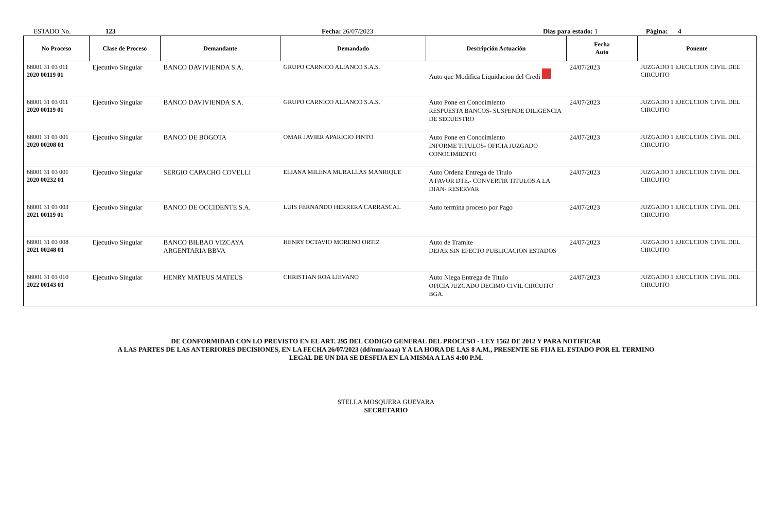ESTADO No. 123 Fecha: 26/07/2023 Dias para estado: 1 Página: 4
| No Proceso | Clase de Proceso | Demandante | Demandado | Descripción Actuación | Fecha Auto | Ponente |
| --- | --- | --- | --- | --- | --- | --- |
| 68001 31 03 011 2020 00119 01 | Ejecutivo Singular | BANCO DAVIVIENDA S.A. | GRUPO CARNICO ALIANCO S.A.S. | Auto que Modifica Liquidacion del Credi | 24/07/2023 | JUZGADO 1 EJECUCION CIVIL DEL CIRCUITO |
| 68001 31 03 011 2020 00119 01 | Ejecutivo Singular | BANCO DAVIVIENDA S.A. | GRUPO CARNICO ALIANCO S.A.S. | Auto Pone en Conocimiento RESPUESTA BANCOS- SUSPENDE DILIGENCIA DE SECUESTRO | 24/07/2023 | JUZGADO 1 EJECUCION CIVIL DEL CIRCUITO |
| 68001 31 03 001 2020 00208 01 | Ejecutivo Singular | BANCO DE BOGOTA | OMAR JAVIER APARICIO PINTO | Auto Pone en Conocimiento INFORME TITULOS- OFICIA JUZGADO CONOCIMIENTO | 24/07/2023 | JUZGADO 1 EJECUCION CIVIL DEL CIRCUITO |
| 68001 31 03 001 2020 00232 01 | Ejecutivo Singular | SERGIO CAPACHO COVELLI | ELIANA MILENA MURALLAS MANRIQUE | Auto Ordena Entrega de Titulo A FAVOR DTE.- CONVERTIR TITULOS A LA DIAN- RESERVAR | 24/07/2023 | JUZGADO 1 EJECUCION CIVIL DEL CIRCUITO |
| 68001 31 03 003 2021 00119 01 | Ejecutivo Singular | BANCO DE OCCIDENTE S.A. | LUIS FERNANDO HERRERA CARRASCAL | Auto termina proceso por Pago | 24/07/2023 | JUZGADO 1 EJECUCION CIVIL DEL CIRCUITO |
| 68001 31 03 008 2021 00248 01 | Ejecutivo Singular | BANCO BILBAO VIZCAYA ARGENTARIA BBVA | HENRY OCTAVIO MORENO ORTIZ | Auto de Tramite DEJAR SIN EFECTO PUBLICACION ESTADOS | 24/07/2023 | JUZGADO 1 EJECUCION CIVIL DEL CIRCUITO |
| 68001 31 03 010 2022 00143 01 | Ejecutivo Singular | HENRY MATEUS MATEUS | CHRISTIAN ROA LIEVANO | Auto Niega Entrega de Titulo OFICIA JUZGADO DECIMO CIVIL CIRCUITO BGA. | 24/07/2023 | JUZGADO 1 EJECUCION CIVIL DEL CIRCUITO |
DE CONFORMIDAD CON LO PREVISTO EN EL ART. 295 DEL CODIGO GENERAL DEL PROCESO - LEY 1562 DE 2012 Y PARA NOTIFICAR
A LAS PARTES DE LAS ANTERIORES DECISIONES, EN LA FECHA 26/07/2023 (dd/mm/aaaa) Y A LA HORA DE LAS 8 A.M., PRESENTE SE FIJA EL ESTADO POR EL TERMINO
LEGAL DE UN DIA SE DESFIJA EN LA MISMA A LAS 4:00 P.M.
STELLA MOSQUERA GUEVARA
SECRETARIO